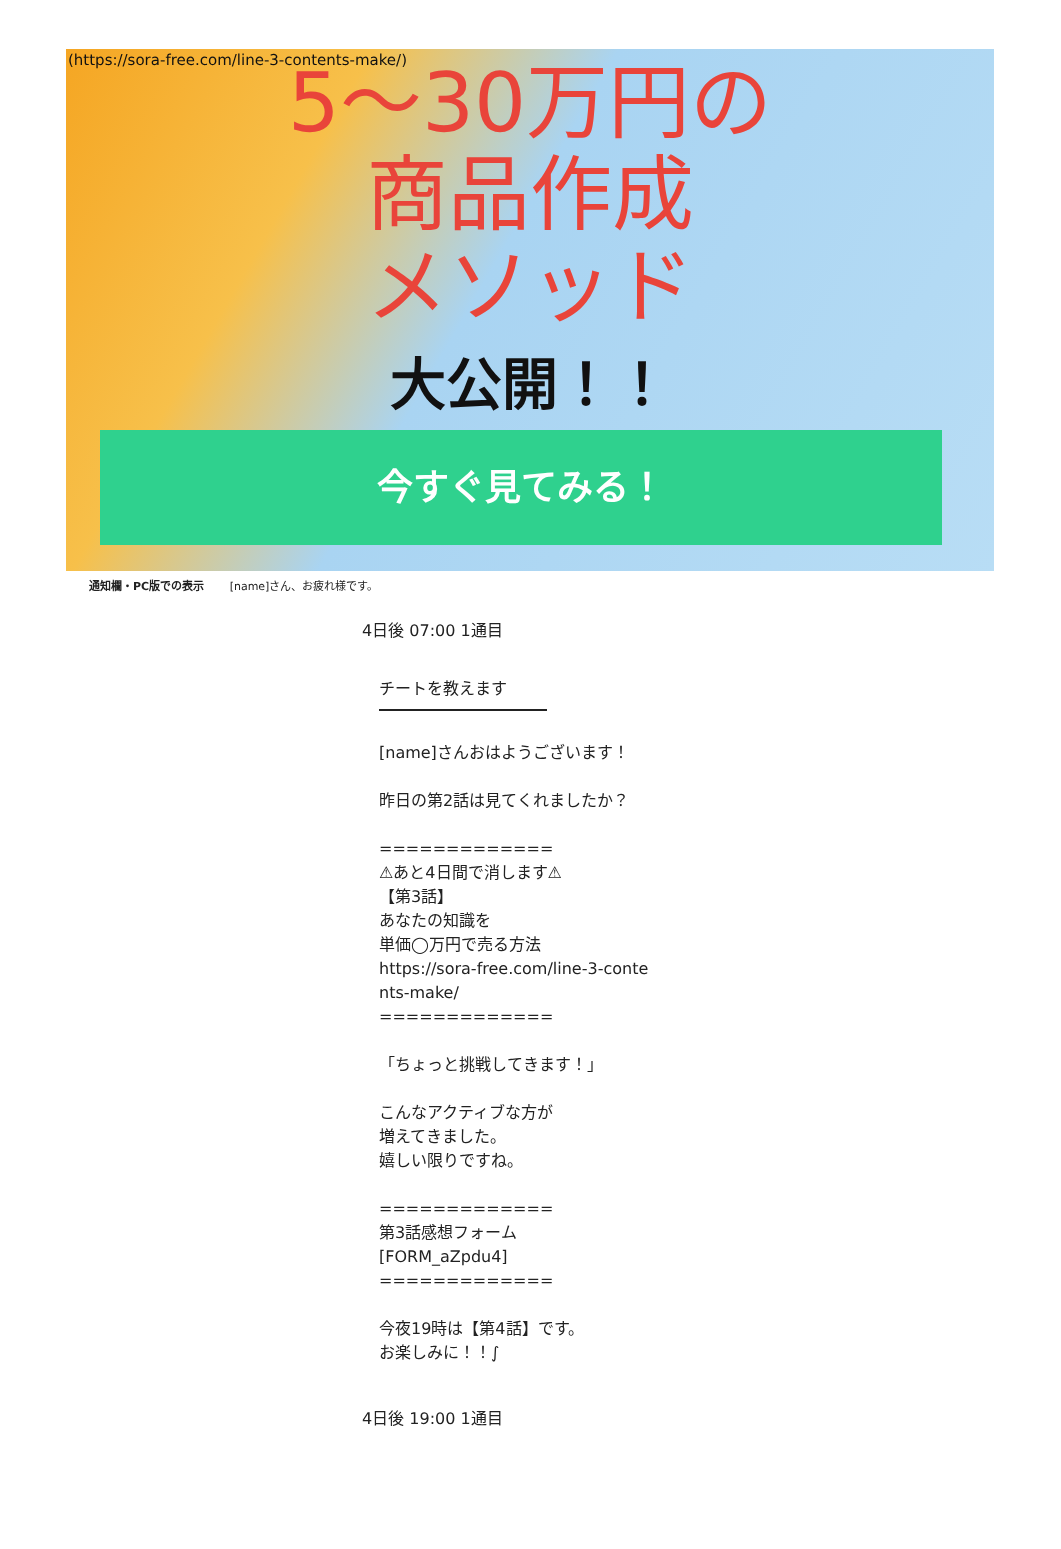(https://sora-free.com/line-3-contents-make/)
5～30万円の
商品作成
メソッド
大公開！！
今すぐ見てみる！
通知欄・PC版での表示 [name]さん、お疲れ様です。
4日後 07:00 1通目
チートを教えます
[name]さんおはようございます！ 昨日の第2話は見てくれましたか？ ============= ⚠あと4日間で消します⚠ 【第3話】 あなたの知識を 単価◯万円で売る方法 https://sora-free.com/line-3-conte nts-make/ ============= 「ちょっと挑戦してきます！」 こんなアクティブな方が 増えてきました。 嬉しい限りですね。 ============= 第3話感想フォーム [FORM_aZpdu4] ============= 今夜19時は【第4話】です。 お楽しみに！！∫
4日後 19:00 1通目